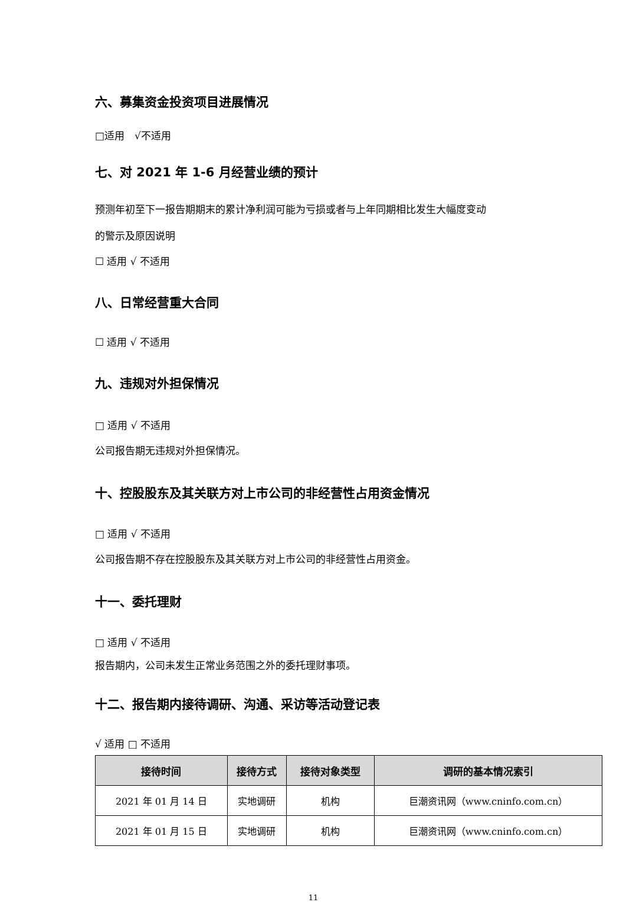六、募集资金投资项目进展情况
□适用　√不适用
七、对 2021 年 1-6 月经营业绩的预计
预测年初至下一报告期期末的累计净利润可能为亏损或者与上年同期相比发生大幅度变动
的警示及原因说明
☐ 适用 √ 不适用
八、日常经营重大合同
☐ 适用 √ 不适用
九、违规对外担保情况
□ 适用 √ 不适用
公司报告期无违规对外担保情况。
十、控股股东及其关联方对上市公司的非经营性占用资金情况
□ 适用 √ 不适用
公司报告期不存在控股股东及其关联方对上市公司的非经营性占用资金。
十一、委托理财
□ 适用 √ 不适用
报告期内，公司未发生正常业务范围之外的委托理财事项。
十二、报告期内接待调研、沟通、采访等活动登记表
√ 适用 □ 不适用
| 接待时间 | 接待方式 | 接待对象类型 | 调研的基本情况索引 |
| --- | --- | --- | --- |
| 2021 年 01 月 14 日 | 实地调研 | 机构 | 巨潮资讯网（www.cninfo.com.cn） |
| 2021 年 01 月 15 日 | 实地调研 | 机构 | 巨潮资讯网（www.cninfo.com.cn） |
11